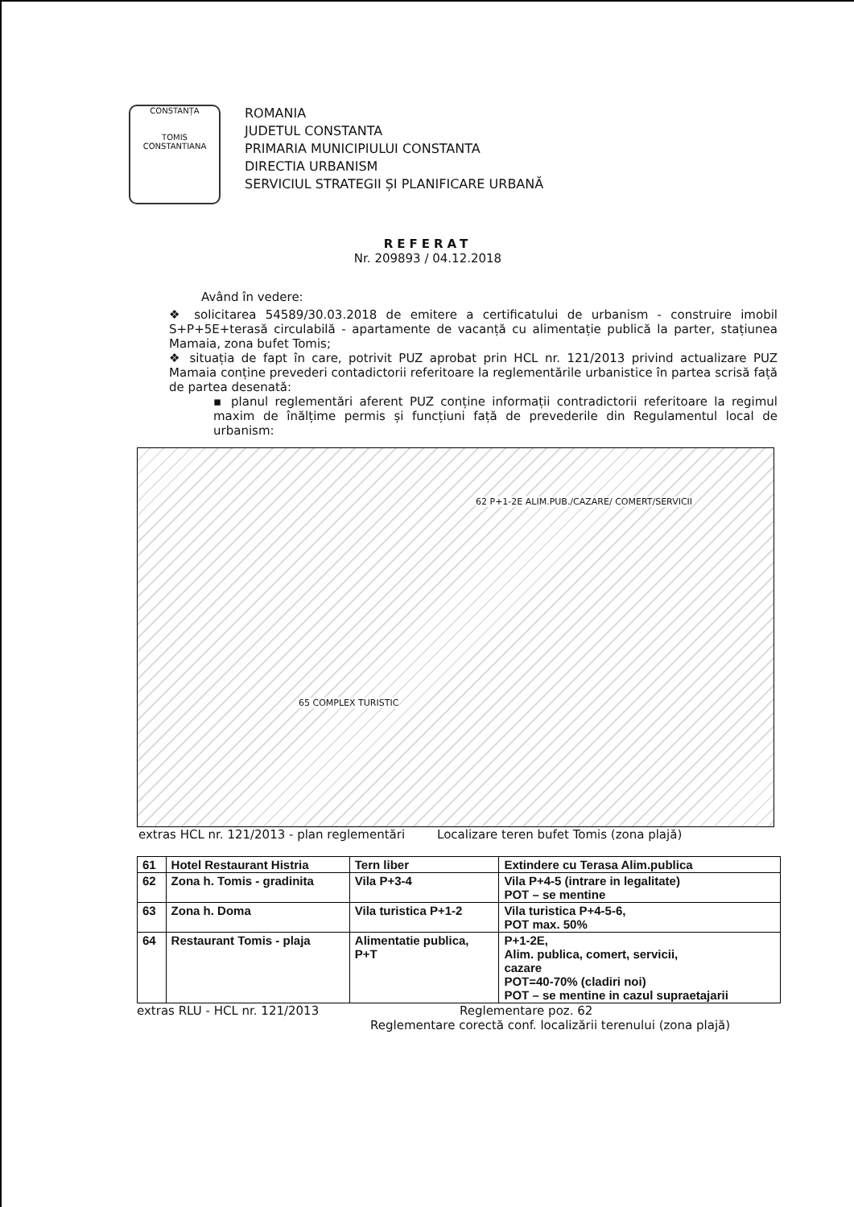CONSTANȚA
TOMIS
CONSTANTIANA
ROMANIA
JUDETUL CONSTANTA
PRIMARIA MUNICIPIULUI CONSTANTA
DIRECTIA URBANISM
SERVICIUL STRATEGII ȘI PLANIFICARE URBANĂ
REFERAT
Nr. 209893 / 04.12.2018
Având în vedere:
❖ solicitarea 54589/30.03.2018 de emitere a certificatului de urbanism - construire imobil S+P+5E+terasă circulabilă - apartamente de vacanță cu alimentație publică la parter, stațiunea Mamaia, zona bufet Tomis;
❖ situația de fapt în care, potrivit PUZ aprobat prin HCL nr. 121/2013 privind actualizare PUZ Mamaia conține prevederi contadictorii referitoare la reglementările urbanistice în partea scrisă față de partea desenată:
▪ planul reglementări aferent PUZ conține informații contradictorii referitoare la regimul maxim de înălțime permis și funcțiuni față de prevederile din Regulamentul local de urbanism:
62 P+1-2E ALIM.PUB./CAZARE/ COMERT/SERVICII
65 COMPLEX TURISTIC
extras HCL nr. 121/2013 - plan reglementări Localizare teren bufet Tomis (zona plajă)
| 61 | Hotel Restaurant Histria | Tern liber | Extindere cu Terasa Alim.publica |
| 62 | Zona h. Tomis - gradinita | Vila P+3-4 | Vila P+4-5 (intrare in legalitate) POT – se mentine |
| 63 | Zona h. Doma | Vila turistica P+1-2 | Vila turistica P+4-5-6, POT max. 50% |
| 64 | Restaurant Tomis - plaja | Alimentatie publica, P+T | P+1-2E, Alim. publica, comert, servicii, cazare POT=40-70% (cladiri noi) POT – se mentine in cazul supraetajarii |
extras RLU - HCL nr. 121/2013 Reglementare poz. 62
Reglementare corectă conf. localizării terenului (zona plajă)